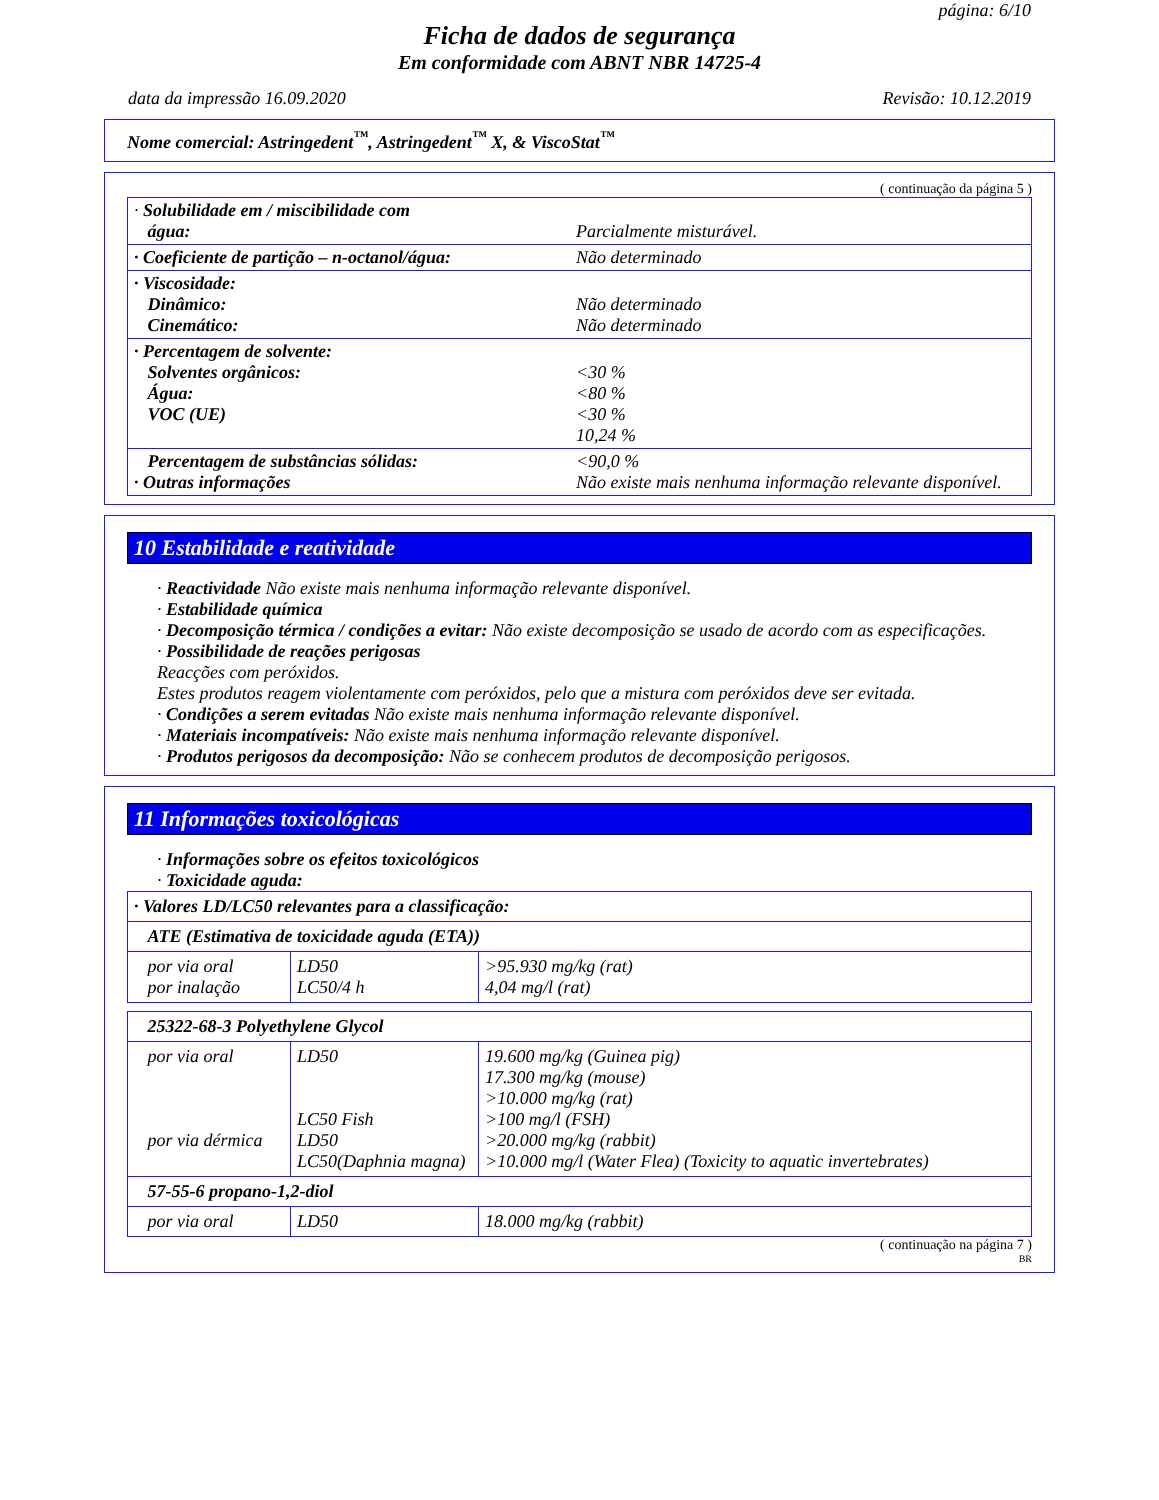página: 6/10
Ficha de dados de segurança
Em conformidade com ABNT NBR 14725-4
data da impressão 16.09.2020 Revisão: 10.12.2019
Nome comercial: Astringedent<sup>™</sup>, Astringedent<sup>™</sup> X, & ViscoStat<sup>™</sup>
( continuação da página 5 )
| · Solubilidade em / miscibilidade com água: | Parcialmente misturável. |
| · Coeficiente de partição – n-octanol/água: | Não determinado |
| · Viscosidade: Dinâmico: Cinemático: | Não determinado Não determinado |
| · Percentagem de solvente: Solventes orgânicos: Água: VOC (UE) | <30 % <80 % <30 % 10,24 % |
| Percentagem de substâncias sólidas: · Outras informações | <90,0 % Não existe mais nenhuma informação relevante disponível. |
10 Estabilidade e reatividade
· Reactividade Não existe mais nenhuma informação relevante disponível.
· Estabilidade química
· Decomposição térmica / condições a evitar: Não existe decomposição se usado de acordo com as especificações.
· Possibilidade de reações perigosas
Reacções com peróxidos.
Estes produtos reagem violentamente com peróxidos, pelo que a mistura com peróxidos deve ser evitada.
· Condições a serem evitadas Não existe mais nenhuma informação relevante disponível.
· Materiais incompatíveis: Não existe mais nenhuma informação relevante disponível.
· Produtos perigosos da decomposição: Não se conhecem produtos de decomposição perigosos.
11 Informações toxicológicas
· Informações sobre os efeitos toxicológicos
· Toxicidade aguda:
| · Valores LD/LC50 relevantes para a classificação: | | |
| ATE (Estimativa de toxicidade aguda (ETA)) | | |
| por via oral por inalação | LD50 LC50/4 h | >95.930 mg/kg (rat) 4,04 mg/l (rat) |
| 25322-68-3 Polyethylene Glycol | | |
| por via oral por via dérmica | LD50 LC50 Fish LD50 LC50(Daphnia magna) | 19.600 mg/kg (Guinea pig) 17.300 mg/kg (mouse) >10.000 mg/kg (rat) >100 mg/l (FSH) >20.000 mg/kg (rabbit) >10.000 mg/l (Water Flea) (Toxicity to aquatic invertebrates) |
| 57-55-6 propano-1,2-diol | | |
| por via oral | LD50 | 18.000 mg/kg (rabbit) |
( continuação na página 7 )
BR